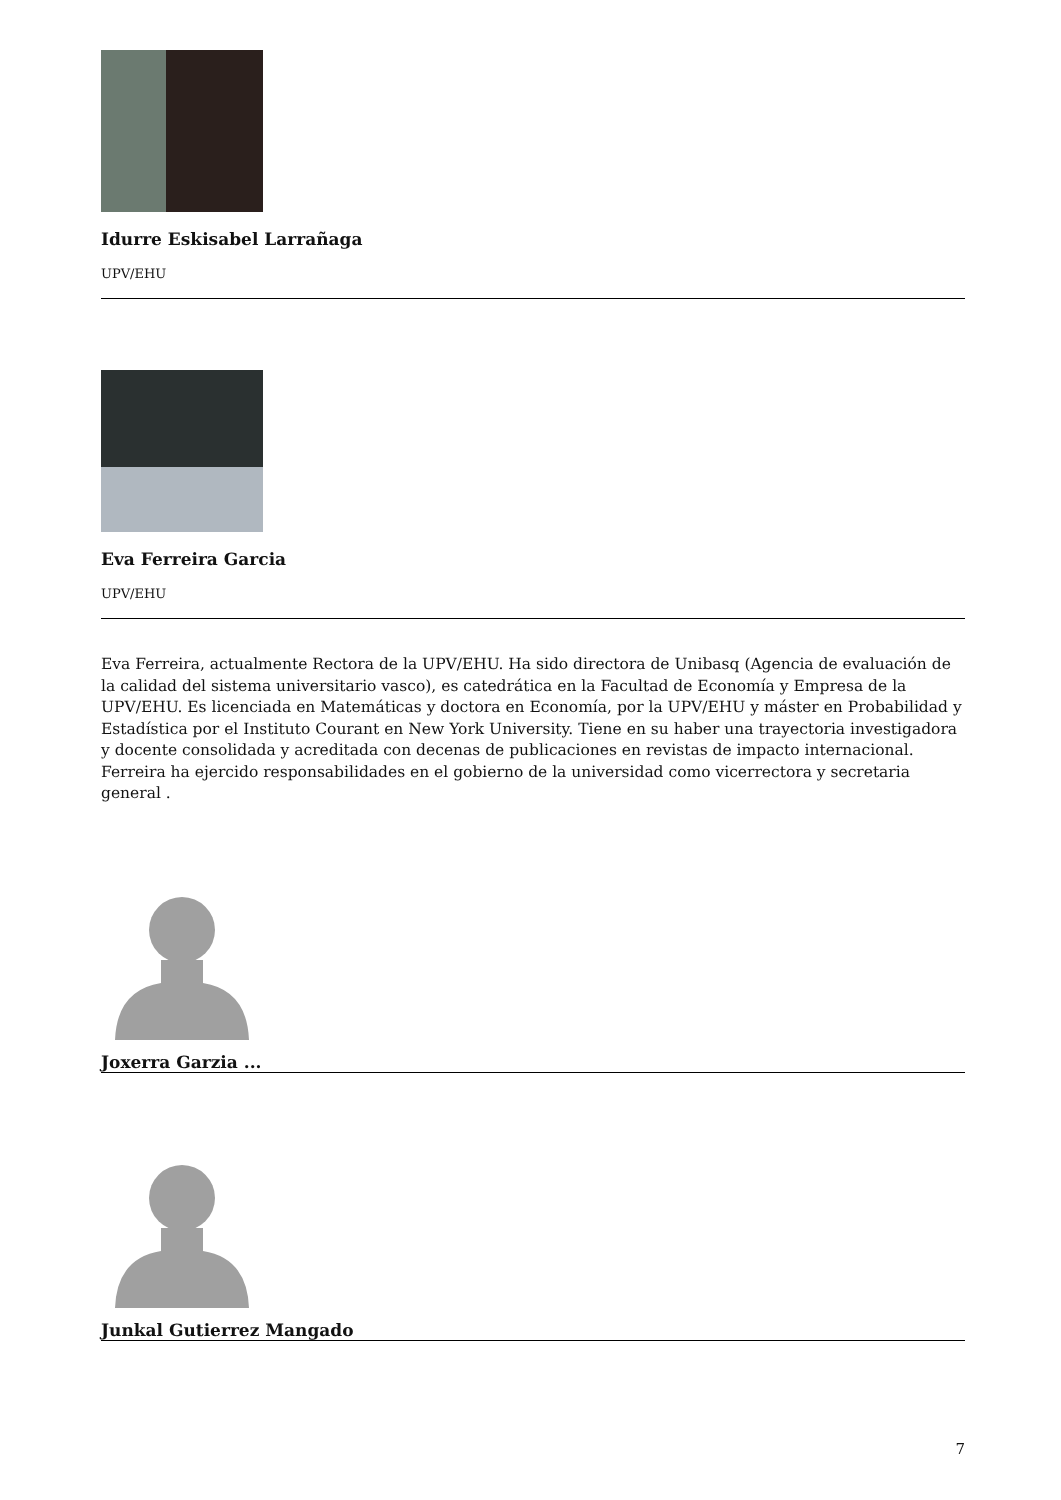Idurre Eskisabel Larrañaga
UPV/EHU
Eva Ferreira Garcia
UPV/EHU
Eva Ferreira, actualmente Rectora de la UPV/EHU. Ha sido directora de Unibasq (Agencia de evaluación de la calidad del sistema universitario vasco), es catedrática en la Facultad de Economía y Empresa de la UPV/EHU. Es licenciada en Matemáticas y doctora en Economía, por la UPV/EHU y máster en Probabilidad y Estadística por el Instituto Courant en New York University. Tiene en su haber una trayectoria investigadora y docente consolidada y acreditada con decenas de publicaciones en revistas de impacto internacional. Ferreira ha ejercido responsabilidades en el gobierno de la universidad como vicerrectora y secretaria general .
Joxerra Garzia ...
Junkal Gutierrez Mangado
7